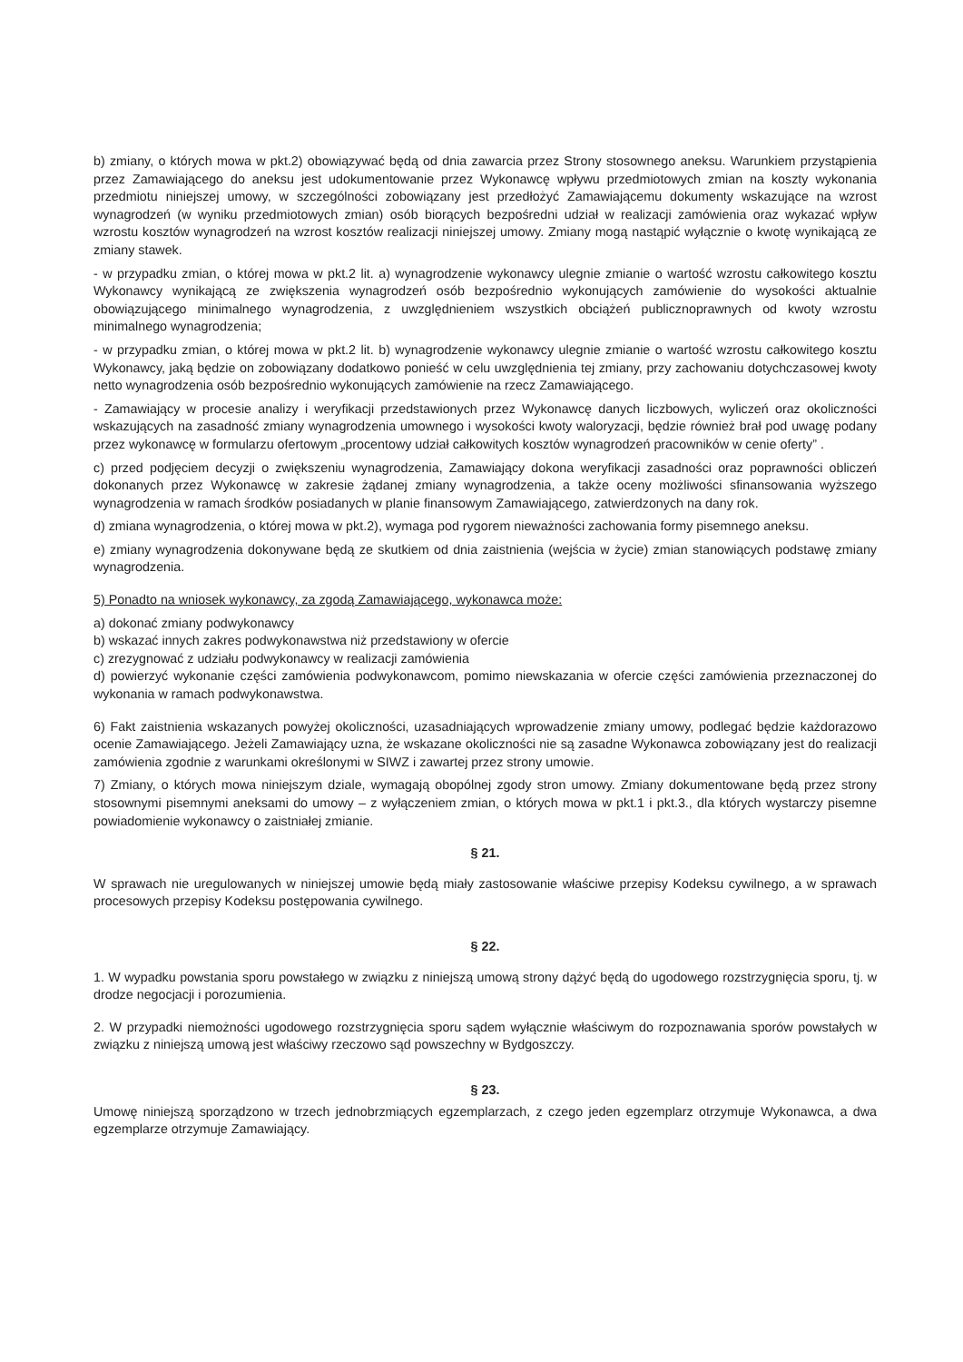b) zmiany, o których mowa w pkt.2) obowiązywać będą od dnia zawarcia przez Strony stosownego aneksu. Warunkiem przystąpienia przez Zamawiającego do aneksu jest udokumentowanie przez Wykonawcę wpływu przedmiotowych zmian na koszty wykonania przedmiotu niniejszej umowy, w szczególności zobowiązany jest przedłożyć Zamawiającemu dokumenty wskazujące na wzrost wynagrodzeń (w wyniku przedmiotowych zmian) osób biorących bezpośredni udział w realizacji zamówienia oraz wykazać wpływ wzrostu kosztów wynagrodzeń na wzrost kosztów realizacji niniejszej umowy. Zmiany mogą nastąpić wyłącznie o kwotę wynikającą ze zmiany stawek.
- w przypadku zmian, o której mowa w pkt.2 lit. a) wynagrodzenie wykonawcy ulegnie zmianie o wartość wzrostu całkowitego kosztu Wykonawcy wynikającą ze zwiększenia wynagrodzeń osób bezpośrednio wykonujących zamówienie do wysokości aktualnie obowiązującego minimalnego wynagrodzenia, z uwzględnieniem wszystkich obciążeń publicznoprawnych od kwoty wzrostu minimalnego wynagrodzenia;
- w przypadku zmian, o której mowa w pkt.2 lit. b) wynagrodzenie wykonawcy ulegnie zmianie o wartość wzrostu całkowitego kosztu Wykonawcy, jaką będzie on zobowiązany dodatkowo ponieść w celu uwzględnienia tej zmiany, przy zachowaniu dotychczasowej kwoty netto wynagrodzenia osób bezpośrednio wykonujących zamówienie na rzecz Zamawiającego.
- Zamawiający w procesie analizy i weryfikacji przedstawionych przez Wykonawcę danych liczbowych, wyliczeń oraz okoliczności wskazujących na zasadność zmiany wynagrodzenia umownego i wysokości kwoty waloryzacji, będzie również brał pod uwagę podany przez wykonawcę w formularzu ofertowym „procentowy udział całkowitych kosztów wynagrodzeń pracowników w cenie oferty” .
c) przed podjęciem decyzji o zwiększeniu wynagrodzenia, Zamawiający dokona weryfikacji zasadności oraz poprawności obliczeń dokonanych przez Wykonawcę w zakresie żądanej zmiany wynagrodzenia, a także oceny możliwości sfinansowania wyższego wynagrodzenia w ramach środków posiadanych w planie finansowym Zamawiającego, zatwierdzonych na dany rok.
d) zmiana wynagrodzenia, o której mowa w pkt.2), wymaga pod rygorem nieważności zachowania formy pisemnego aneksu.
e) zmiany wynagrodzenia dokonywane będą ze skutkiem od dnia zaistnienia (wejścia w życie) zmian stanowiących podstawę zmiany wynagrodzenia.
5) Ponadto na wniosek wykonawcy, za zgodą Zamawiającego, wykonawca może:
a) dokonać zmiany podwykonawcy
b) wskazać innych zakres podwykonawstwa niż przedstawiony w ofercie
c) zrezygnować z udziału podwykonawcy w realizacji zamówienia
d) powierzyć wykonanie części zamówienia podwykonawcom, pomimo niewskazania w ofercie części zamówienia przeznaczonej do wykonania w ramach podwykonawstwa.
6) Fakt zaistnienia wskazanych powyżej okoliczności, uzasadniających wprowadzenie zmiany umowy, podlegać będzie każdorazowo ocenie Zamawiającego. Jeżeli Zamawiający uzna, że wskazane okoliczności nie są zasadne Wykonawca zobowiązany jest do realizacji zamówienia zgodnie z warunkami określonymi w SIWZ i zawartej przez strony umowie.
7) Zmiany, o których mowa niniejszym dziale, wymagają obopólnej zgody stron umowy. Zmiany dokumentowane będą przez strony stosownymi pisemnymi aneksami do umowy – z wyłączeniem zmian, o których mowa w pkt.1 i pkt.3., dla których wystarczy pisemne powiadomienie wykonawcy o zaistniałej zmianie.
§ 21.
W sprawach nie uregulowanych w niniejszej umowie będą miały zastosowanie właściwe przepisy Kodeksu cywilnego, a w sprawach procesowych przepisy Kodeksu postępowania cywilnego.
§ 22.
1. W wypadku powstania sporu powstałego w związku z niniejszą umową strony dążyć będą do ugodowego rozstrzygnięcia sporu, tj. w drodze negocjacji i porozumienia.
2. W przypadki niemożności ugodowego rozstrzygnięcia sporu sądem wyłącznie właściwym do rozpoznawania sporów powstałych w związku z niniejszą umową jest właściwy rzeczowo sąd powszechny w Bydgoszczy.
§ 23.
Umowę niniejszą sporządzono w trzech jednobrzmiących egzemplarzach, z czego jeden egzemplarz otrzymuje Wykonawca, a dwa egzemplarze otrzymuje Zamawiający.